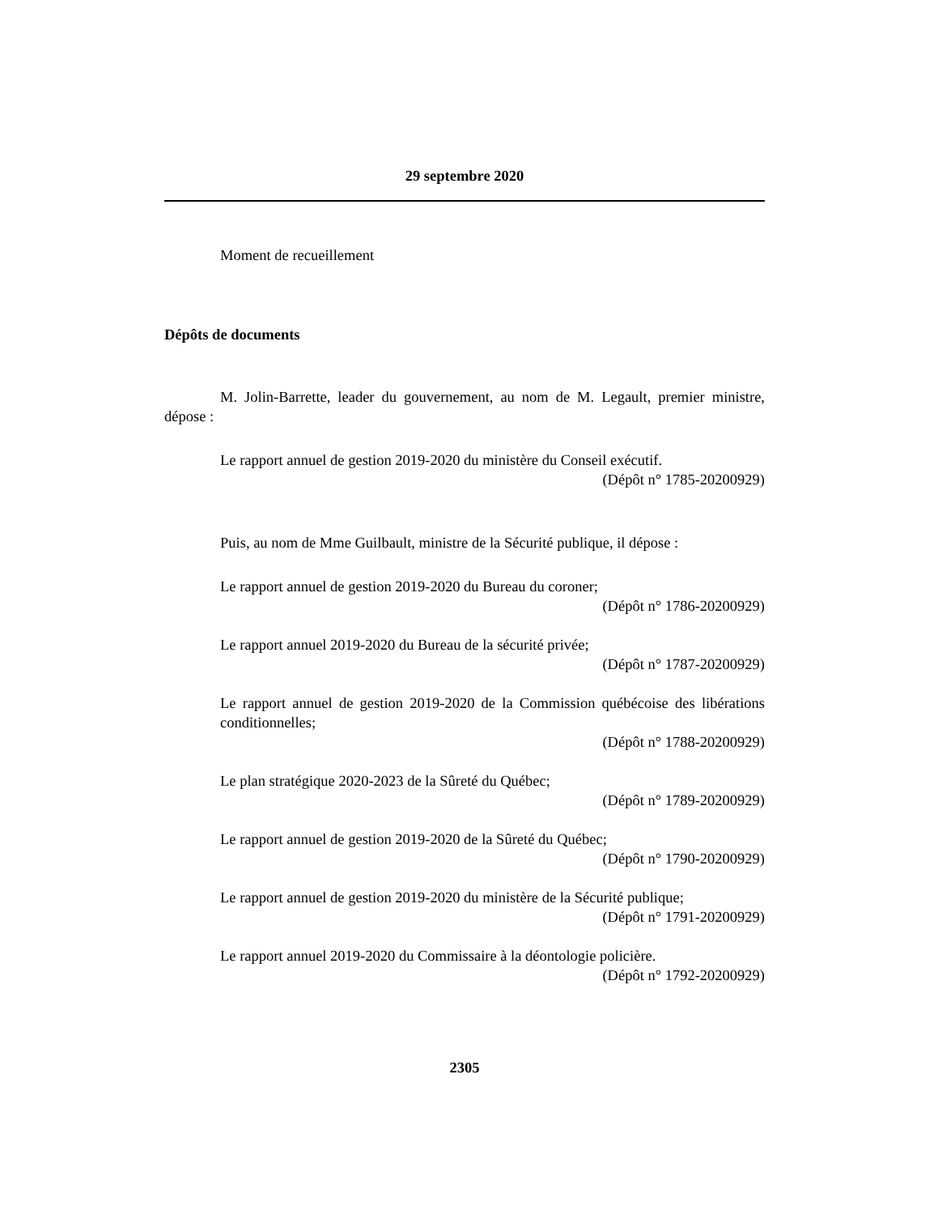29 septembre 2020
Moment de recueillement
Dépôts de documents
M. Jolin-Barrette, leader du gouvernement, au nom de M. Legault, premier ministre, dépose :
Le rapport annuel de gestion 2019-2020 du ministère du Conseil exécutif.
(Dépôt n° 1785-20200929)
Puis, au nom de Mme Guilbault, ministre de la Sécurité publique, il dépose :
Le rapport annuel de gestion 2019-2020 du Bureau du coroner;
(Dépôt n° 1786-20200929)
Le rapport annuel 2019-2020 du Bureau de la sécurité privée;
(Dépôt n° 1787-20200929)
Le rapport annuel de gestion 2019-2020 de la Commission québécoise des libérations conditionnelles;
(Dépôt n° 1788-20200929)
Le plan stratégique 2020-2023 de la Sûreté du Québec;
(Dépôt n° 1789-20200929)
Le rapport annuel de gestion 2019-2020 de la Sûreté du Québec;
(Dépôt n° 1790-20200929)
Le rapport annuel de gestion 2019-2020 du ministère de la Sécurité publique;
(Dépôt n° 1791-20200929)
Le rapport annuel 2019-2020 du Commissaire à la déontologie policière.
(Dépôt n° 1792-20200929)
2305